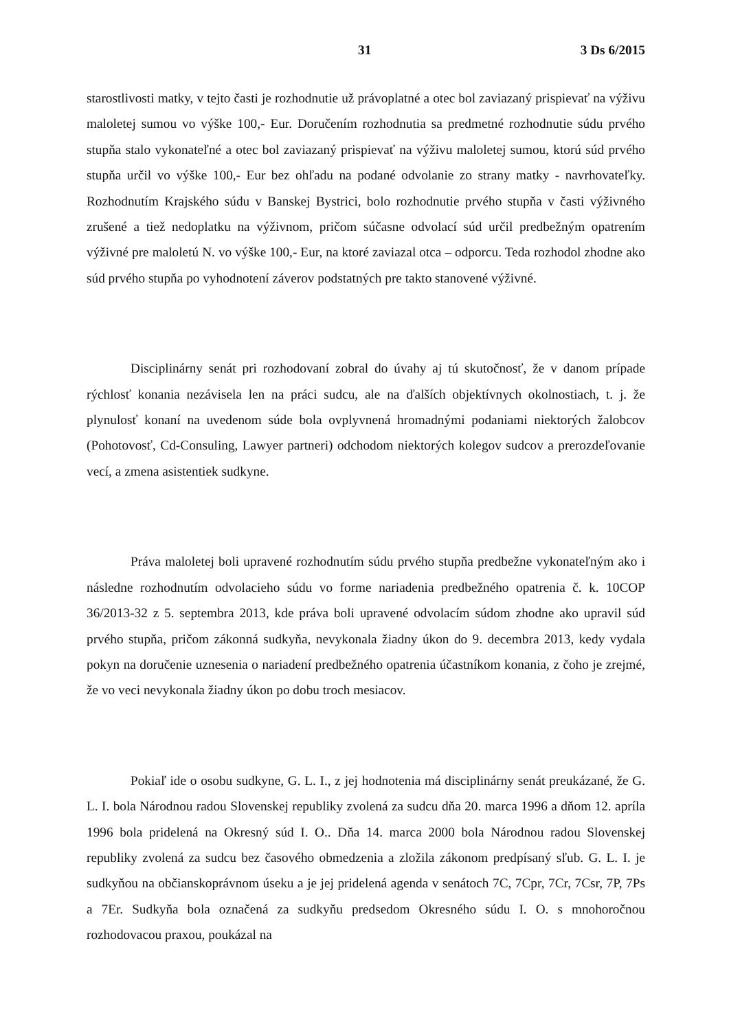31 3 Ds 6/2015
starostlivosti matky, v tejto časti je rozhodnutie už právoplatné a otec bol zaviazaný prispievať na výživu maloletej sumou vo výške 100,- Eur. Doručením rozhodnutia sa predmetné rozhodnutie súdu prvého stupňa stalo vykonateľné a otec bol zaviazaný prispievať na výživu maloletej sumou, ktorú súd prvého stupňa určil vo výške 100,- Eur bez ohľadu na podané odvolanie zo strany matky - navrhovateľky. Rozhodnutím Krajského súdu v Banskej Bystrici, bolo rozhodnutie prvého stupňa v časti výživného zrušené a tiež nedoplatku na výživnom, pričom súčasne odvolací súd určil predbežným opatrením výživné pre maloletú N. vo výške 100,- Eur, na ktoré zaviazal otca – odporcu. Teda rozhodol zhodne ako súd prvého stupňa po vyhodnotení záverov podstatných pre takto stanovené výživné.
Disciplinárny senát pri rozhodovaní zobral do úvahy aj tú skutočnosť, že v danom prípade rýchlosť konania nezávisela len na práci sudcu, ale na ďalších objektívnych okolnostiach, t. j. že plynulosť konaní na uvedenom súde bola ovplyvnená hromadnými podaniami niektorých žalobcov (Pohotovosť, Cd-Consuling, Lawyer partneri) odchodom niektorých kolegov sudcov a prerozdeľovanie vecí, a zmena asistentiek sudkyne.
Práva maloletej boli upravené rozhodnutím súdu prvého stupňa predbežne vykonateľným ako i následne rozhodnutím odvolacieho súdu vo forme nariadenia predbežného opatrenia č. k. 10COP 36/2013-32 z 5. septembra 2013, kde práva boli upravené odvolacím súdom zhodne ako upravil súd prvého stupňa, pričom zákonná sudkyňa, nevykonala žiadny úkon do 9. decembra 2013, kedy vydala pokyn na doručenie uznesenia o nariadení predbežného opatrenia účastníkom konania, z čoho je zrejmé, že vo veci nevykonala žiadny úkon po dobu troch mesiacov.
Pokiaľ ide o osobu sudkyne, G. L. I., z jej hodnotenia má disciplinárny senát preukázané, že G. L. I. bola Národnou radou Slovenskej republiky zvolená za sudcu dňa 20. marca 1996 a dňom 12. apríla 1996 bola pridelená na Okresný súd I. O.. Dňa 14. marca 2000 bola Národnou radou Slovenskej republiky zvolená za sudcu bez časového obmedzenia a zložila zákonom predpísaný sľub. G. L. I. je sudkyňou na občianskoprávnom úseku a je jej pridelená agenda v senátoch 7C, 7Cpr, 7Cr, 7Csr, 7P, 7Ps a 7Er. Sudkyňa bola označená za sudkyňu predsedom Okresného súdu I. O. s mnohoročnou rozhodovacou praxou, poukázal na